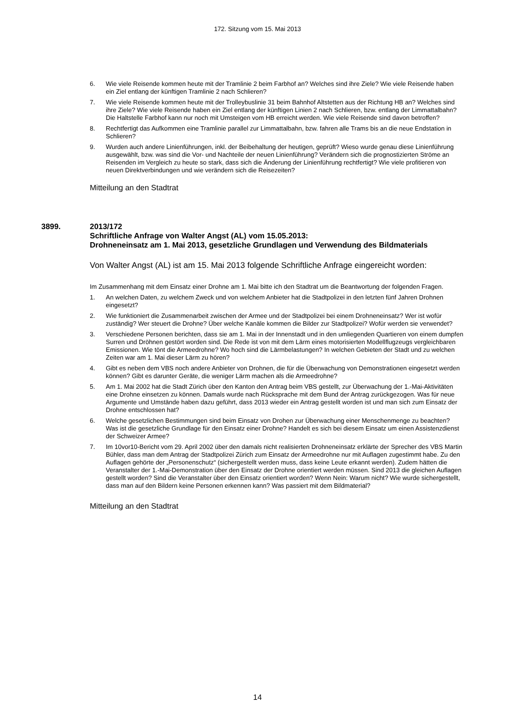172. Sitzung vom 15. Mai 2013
6. Wie viele Reisende kommen heute mit der Tramlinie 2 beim Farbhof an? Welches sind ihre Ziele? Wie viele Reisende haben ein Ziel entlang der künftigen Tramlinie 2 nach Schlieren?
7. Wie viele Reisende kommen heute mit der Trolleybuslinie 31 beim Bahnhof Altstetten aus der Richtung HB an? Welches sind ihre Ziele? Wie viele Reisende haben ein Ziel entlang der künftigen Linien 2 nach Schlieren, bzw. entlang der Limmattalbahn? Die Haltstelle Farbhof kann nur noch mit Umsteigen vom HB erreicht werden. Wie viele Reisende sind davon betroffen?
8. Rechtfertigt das Aufkommen eine Tramlinie parallel zur Limmattalbahn, bzw. fahren alle Trams bis an die neue Endstation in Schlieren?
9. Wurden auch andere Linienführungen, inkl. der Beibehaltung der heutigen, geprüft? Wieso wurde genau diese Linienführung ausgewählt, bzw. was sind die Vor- und Nachteile der neuen Linienführung? Verändern sich die prognostizierten Ströme an Reisenden im Vergleich zu heute so stark, dass sich die Änderung der Linienführung rechtfertigt? Wie viele profitieren von neuen Direktverbindungen und wie verändern sich die Reisezeiten?
Mitteilung an den Stadtrat
3899. 2013/172
Schriftliche Anfrage von Walter Angst (AL) vom 15.05.2013:
Drohneneinsatz am 1. Mai 2013, gesetzliche Grundlagen und Verwendung des Bildmaterials
Von Walter Angst (AL) ist am 15. Mai 2013 folgende Schriftliche Anfrage eingereicht worden:
Im Zusammenhang mit dem Einsatz einer Drohne am 1. Mai bitte ich den Stadtrat um die Beantwortung der folgenden Fragen.
1. An welchen Daten, zu welchem Zweck und von welchem Anbieter hat die Stadtpolizei in den letzten fünf Jahren Drohnen eingesetzt?
2. Wie funktioniert die Zusammenarbeit zwischen der Armee und der Stadtpolizei bei einem Drohneneinsatz? Wer ist wofür zuständig? Wer steuert die Drohne? Über welche Kanäle kommen die Bilder zur Stadtpolizei? Wofür werden sie verwendet?
3. Verschiedene Personen berichten, dass sie am 1. Mai in der Innenstadt und in den umliegenden Quartieren von einem dumpfen Surren und Dröhnen gestört worden sind. Die Rede ist von mit dem Lärm eines motorisierten Modellflugzeugs vergleichbaren Emissionen. Wie tönt die Armeedrohne? Wo hoch sind die Lärmbelastungen? In welchen Gebieten der Stadt und zu welchen Zeiten war am 1. Mai dieser Lärm zu hören?
4. Gibt es neben dem VBS noch andere Anbieter von Drohnen, die für die Überwachung von Demonstrationen eingesetzt werden können? Gibt es darunter Geräte, die weniger Lärm machen als die Armeedrohne?
5. Am 1. Mai 2002 hat die Stadt Zürich über den Kanton den Antrag beim VBS gestellt, zur Überwachung der 1.-Mai-Aktivitäten eine Drohne einsetzen zu können. Damals wurde nach Rücksprache mit dem Bund der Antrag zurückgezogen. Was für neue Argumente und Umstände haben dazu geführt, dass 2013 wieder ein Antrag gestellt worden ist und man sich zum Einsatz der Drohne entschlossen hat?
6. Welche gesetzlichen Bestimmungen sind beim Einsatz von Drohen zur Überwachung einer Menschenmenge zu beachten? Was ist die gesetzliche Grundlage für den Einsatz einer Drohne? Handelt es sich bei diesem Einsatz um einen Assistenzdienst der Schweizer Armee?
7. Im 10vor10-Bericht vom 29. April 2002 über den damals nicht realisierten Drohneneinsatz erklärte der Sprecher des VBS Martin Bühler, dass man dem Antrag der Stadtpolizei Zürich zum Einsatz der Armeedrohne nur mit Auflagen zugestimmt habe. Zu den Auflagen gehörte der „Personenschutz“ (sichergestellt werden muss, dass keine Leute erkannt werden). Zudem hätten die Veranstalter der 1.-Mai-Demonstration über den Einsatz der Drohne orientiert werden müssen. Sind 2013 die gleichen Auflagen gestellt worden? Sind die Veranstalter über den Einsatz orientiert worden? Wenn Nein: Warum nicht? Wie wurde sichergestellt, dass man auf den Bildern keine Personen erkennen kann? Was passiert mit dem Bildmaterial?
Mitteilung an den Stadtrat
14